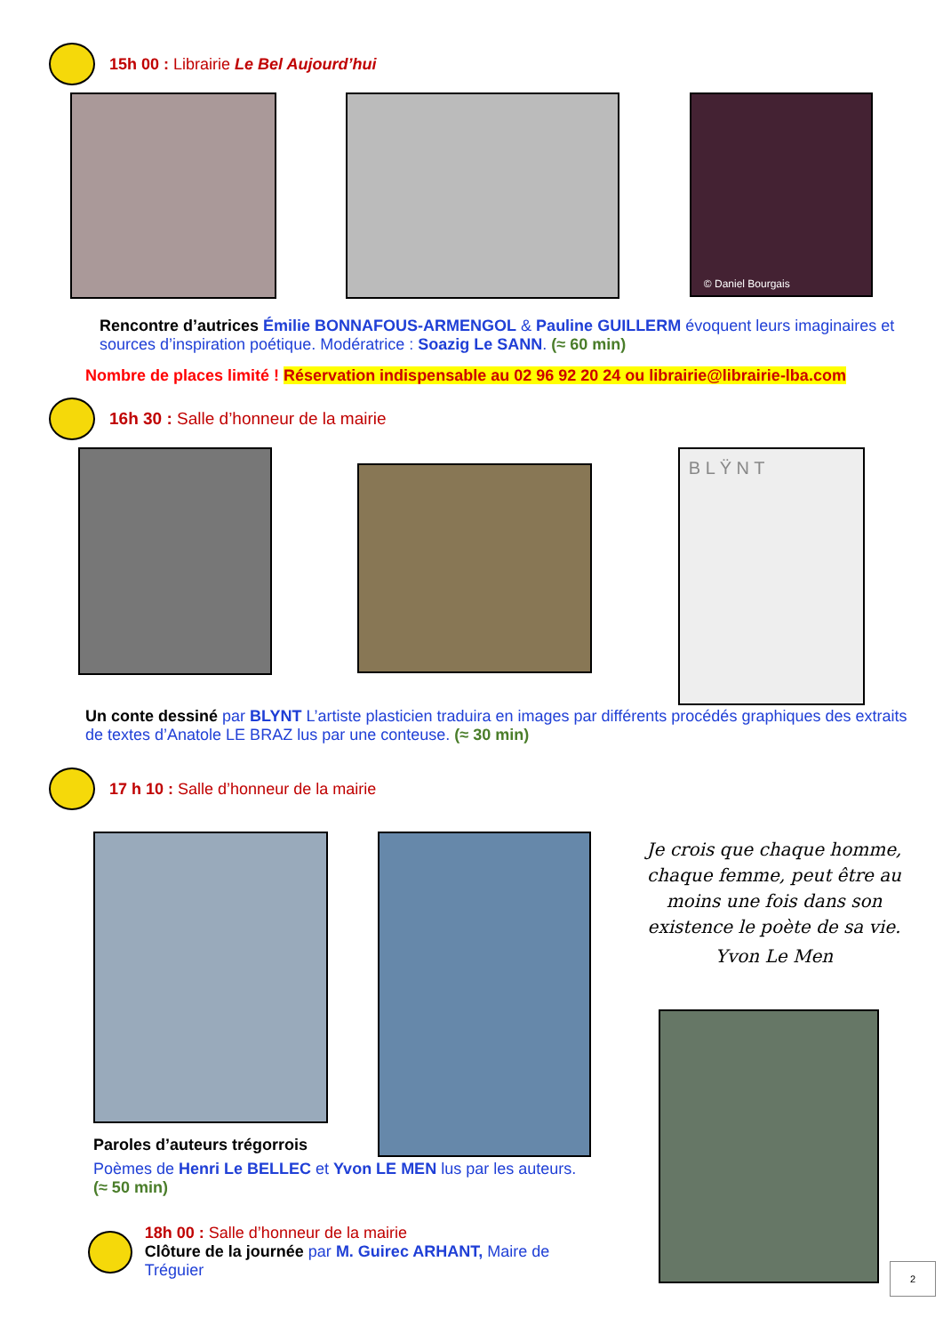15h 00 : Librairie Le Bel Aujourd’hui
© Daniel Bourgais
Rencontre d’autrices Émilie BONNAFOUS-ARMENGOL & Pauline GUILLERM évoquent leurs imaginaires et sources d’inspiration poétique. Modératrice : Soazig Le SANN. (≈ 60 min)
Nombre de places limité ! Réservation indispensable au 02 96 92 20 24 ou librairie@librairie-lba.com
16h 30 : Salle d’honneur de la mairie
B L Ÿ N T
Un conte dessiné par BLYNT L’artiste plasticien traduira en images par différents procédés graphiques des extraits de textes d’Anatole LE BRAZ lus par une conteuse. (≈ 30 min)
17 h 10 : Salle d’honneur de la mairie
Paroles d’auteurs trégorrois
Poèmes de Henri Le BELLEC et Yvon LE MEN lus par les auteurs.
(≈ 50 min)
18h 00 : Salle d’honneur de la mairie
Clôture de la journée par M. Guirec ARHANT, Maire de Tréguier
Je crois que chaque homme, chaque femme, peut être au moins une fois dans son existence le poète de sa vie.
Yvon Le Men
2